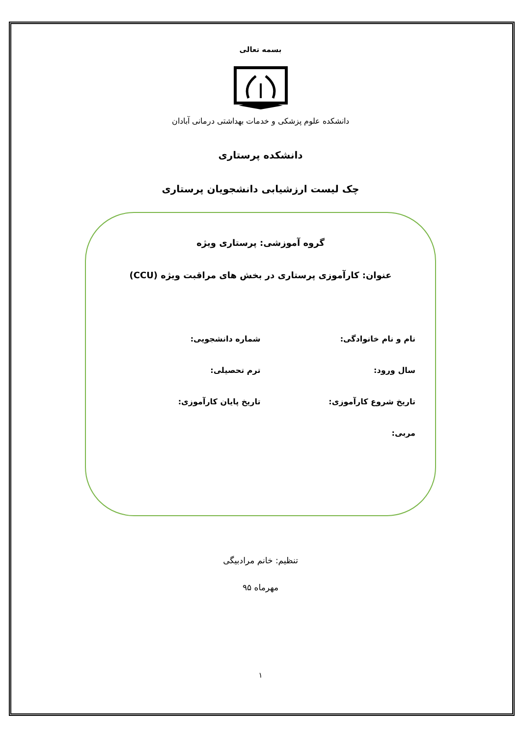بسمه تعالی
دانشکده علوم پزشکی و خدمات بهداشتی درمانی آبادان
دانشکده پرستاری
چک لیست ارزشیابی دانشجویان پرستاری
گروه آموزشی: پرستاری ویژه
عنوان: کارآموزی پرستاری در بخش های مراقبت ویژه (CCU)
نام و نام خانوادگی: شماره دانشجویی:
سال ورود: ترم تحصیلی:
تاریخ شروع کارآموزی: تاریخ پایان کارآموزی:
مربی:
تنظیم: خانم مرادبیگی
مهرماه ۹۵
۱